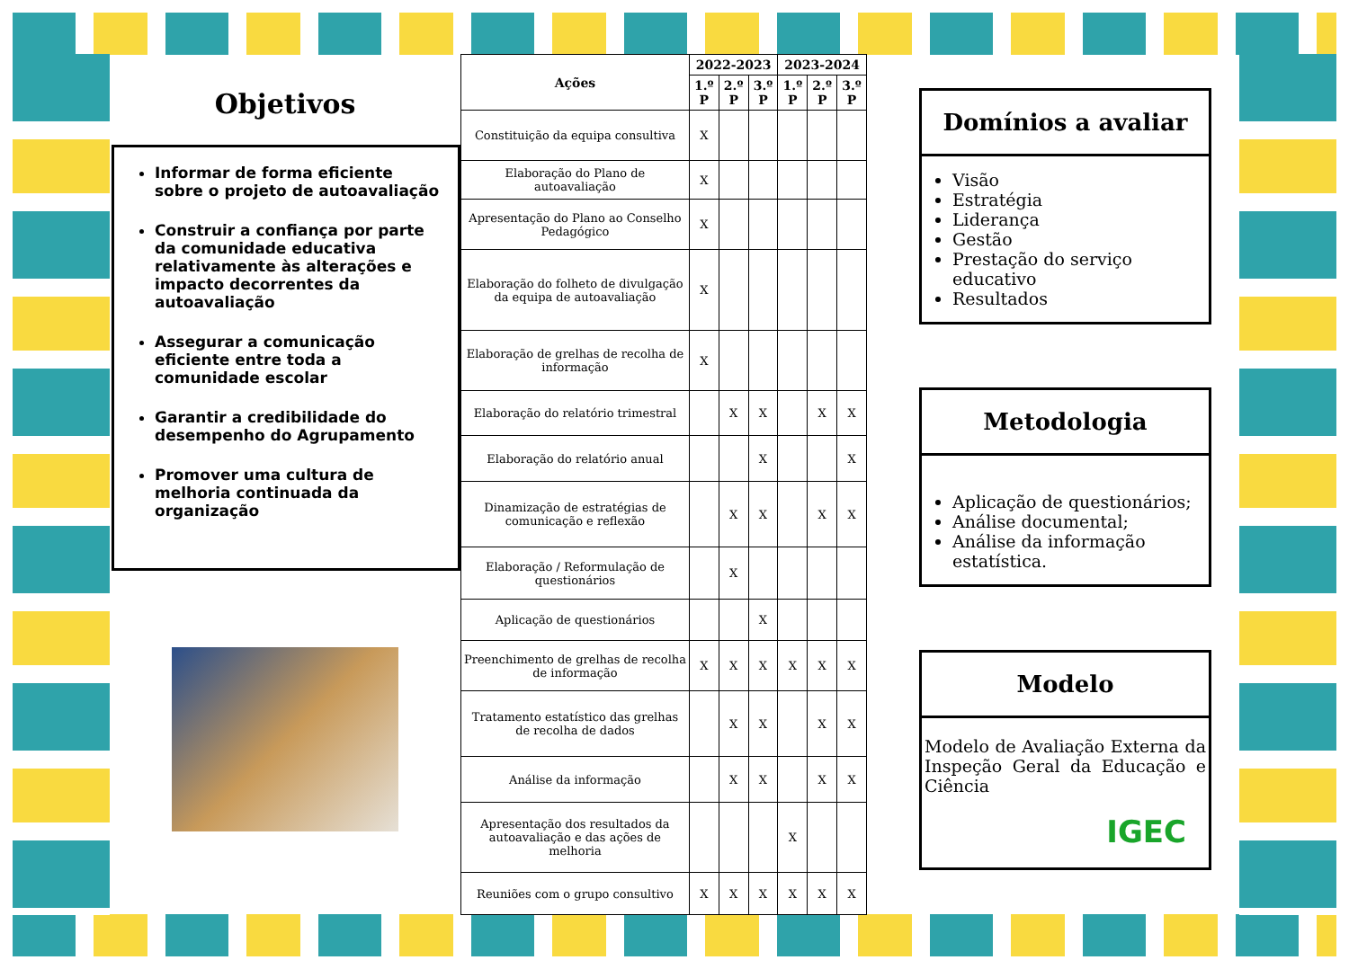Objetivos
Informar de forma eficiente sobre o projeto de autoavaliação
Construir a confiança por parte da comunidade educativa relativamente às alterações e impacto decorrentes da autoavaliação
Assegurar a comunicação eficiente entre toda a comunidade escolar
Garantir a credibilidade do desempenho do Agrupamento
Promover uma cultura de melhoria continuada da organização
| Ações | 2022-2023 | | | 2023-2024 | | |
| --- | --- | --- | --- | --- | --- | --- |
| | 1.º P | 2.º P | 3.º P | 1.º P | 2.º P | 3.º P |
| Constituição da equipa consultiva | X | | | | | |
| Elaboração do Plano de autoavaliação | X | | | | | |
| Apresentação do Plano ao Conselho Pedagógico | X | | | | | |
| Elaboração do folheto de divulgação da equipa de autoavaliação | X | | | | | |
| Elaboração de grelhas de recolha de informação | X | | | | | |
| Elaboração do relatório trimestral | | X | X | | X | X |
| Elaboração do relatório anual | | | X | | | X |
| Dinamização de estratégias de comunicação e reflexão | | X | X | | X | X |
| Elaboração / Reformulação de questionários | | X | | | | |
| Aplicação de questionários | | | X | | | |
| Preenchimento de grelhas de recolha de informação | X | X | X | X | X | X |
| Tratamento estatístico das grelhas de recolha de dados | | X | X | | X | X |
| Análise da informação | | X | X | | X | X |
| Apresentação dos resultados da autoavaliação e das ações de melhoria | | | | X | | |
| Reuniões com o grupo consultivo | X | X | X | X | X | X |
Domínios a avaliar
Visão
Estratégia
Liderança
Gestão
Prestação do serviço educativo
Resultados
Metodologia
Aplicação de questionários;
Análise documental;
Análise da informação estatística.
Modelo
Modelo de Avaliação Externa da Inspeção Geral da Educação e Ciência
IGEC